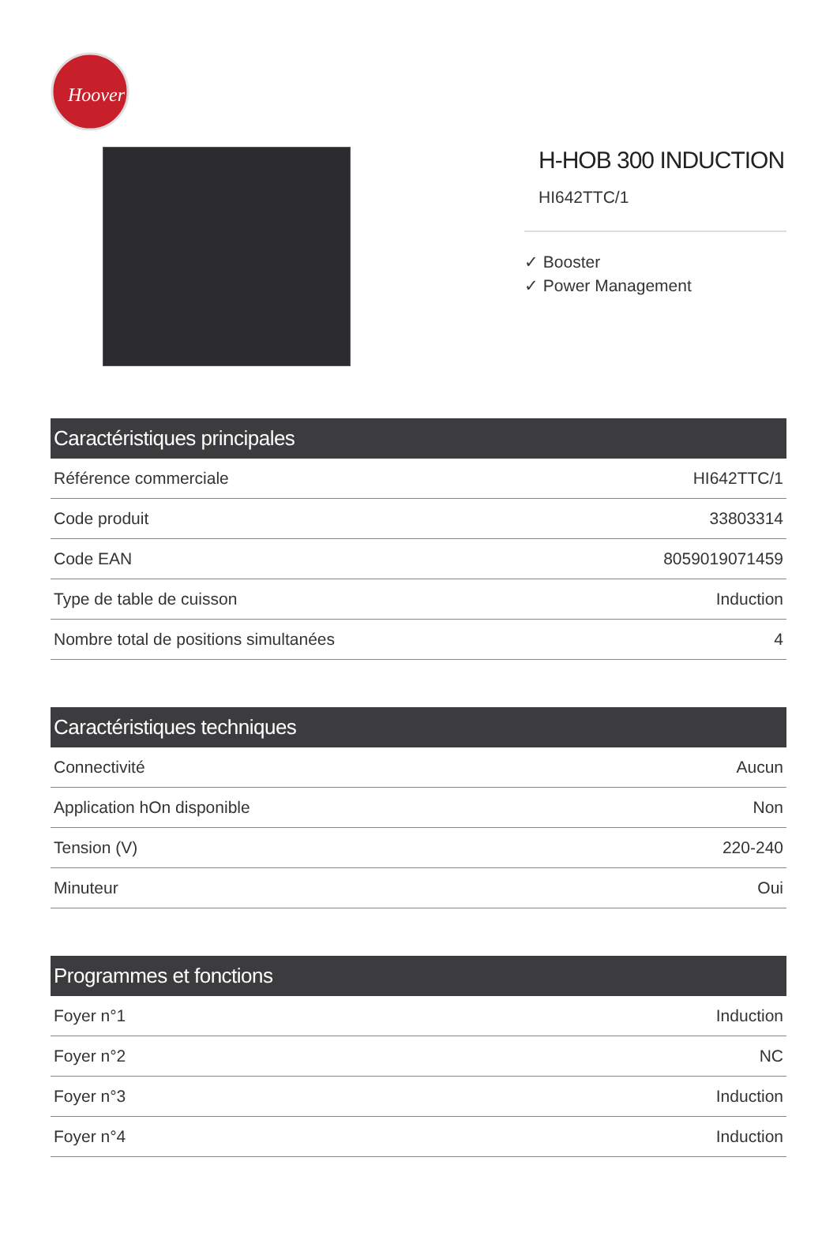Hoover
H-HOB 300 INDUCTION
HI642TTC/1
✓ Booster
✓ Power Management
| Caractéristiques principales | |
| --- | --- |
| Référence commerciale | HI642TTC/1 |
| Code produit | 33803314 |
| Code EAN | 8059019071459 |
| Type de table de cuisson | Induction |
| Nombre total de positions simultanées | 4 |
| Caractéristiques techniques | |
| --- | --- |
| Connectivité | Aucun |
| Application hOn disponible | Non |
| Tension (V) | 220-240 |
| Minuteur | Oui |
| Programmes et fonctions | |
| --- | --- |
| Foyer n°1 | Induction |
| Foyer n°2 | NC |
| Foyer n°3 | Induction |
| Foyer n°4 | Induction |